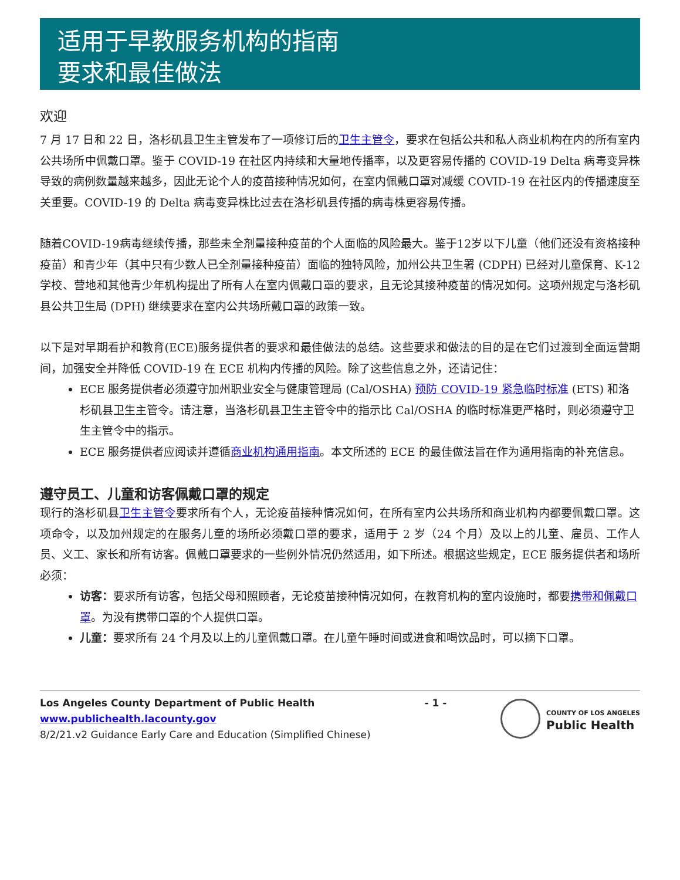适用于早教服务机构的指南
要求和最佳做法
欢迎
7 月 17 日和 22 日，洛杉矶县卫生主管发布了一项修订后的卫生主管令，要求在包括公共和私人商业机构在内的所有室内公共场所中佩戴口罩。鉴于 COVID-19 在社区内持续和大量地传播率，以及更容易传播的 COVID-19 Delta 病毒变异株导致的病例数量越来越多，因此无论个人的疫苗接种情况如何，在室内佩戴口罩对减缓 COVID-19 在社区内的传播速度至关重要。COVID-19 的 Delta 病毒变异株比过去在洛杉矶县传播的病毒株更容易传播。
随着COVID-19病毒继续传播，那些未全剂量接种疫苗的个人面临的风险最大。鉴于12岁以下儿童（他们还没有资格接种疫苗）和青少年（其中只有少数人已全剂量接种疫苗）面临的独特风险，加州公共卫生署 (CDPH) 已经对儿童保育、K-12 学校、营地和其他青少年机构提出了所有人在室内佩戴口罩的要求，且无论其接种疫苗的情况如何。这项州规定与洛杉矶县公共卫生局 (DPH) 继续要求在室内公共场所戴口罩的政策一致。
以下是对早期看护和教育(ECE)服务提供者的要求和最佳做法的总结。这些要求和做法的目的是在它们过渡到全面运营期间，加强安全并降低 COVID-19 在 ECE 机构内传播的风险。除了这些信息之外，还请记住：
ECE 服务提供者必须遵守加州职业安全与健康管理局 (Cal/OSHA) 预防 COVID-19 紧急临时标准 (ETS) 和洛杉矶县卫生主管令。请注意，当洛杉矶县卫生主管令中的指示比 Cal/OSHA 的临时标准更严格时，则必须遵守卫生主管令中的指示。
ECE 服务提供者应阅读并遵循商业机构通用指南。本文所述的 ECE 的最佳做法旨在作为通用指南的补充信息。
遵守员工、儿童和访客佩戴口罩的规定
现行的洛杉矶县卫生主管令要求所有个人，无论疫苗接种情况如何，在所有室内公共场所和商业机构内都要佩戴口罩。这项命令，以及加州规定的在服务儿童的场所必须戴口罩的要求，适用于 2 岁（24 个月）及以上的儿童、雇员、工作人员、义工、家长和所有访客。佩戴口罩要求的一些例外情况仍然适用，如下所述。根据这些规定，ECE 服务提供者和场所必须：
访客：要求所有访客，包括父母和照顾者，无论疫苗接种情况如何，在教育机构的室内设施时，都要携带和佩戴口罩。为没有携带口罩的个人提供口罩。
儿童：要求所有 24 个月及以上的儿童佩戴口罩。在儿童午睡时间或进食和喝饮品时，可以摘下口罩。
Los Angeles County Department of Public Health
www.publichealth.lacounty.gov
8/2/21.v2 Guidance Early Care and Education (Simplified Chinese)
- 1 -
COUNTY OF LOS ANGELES
Public Health